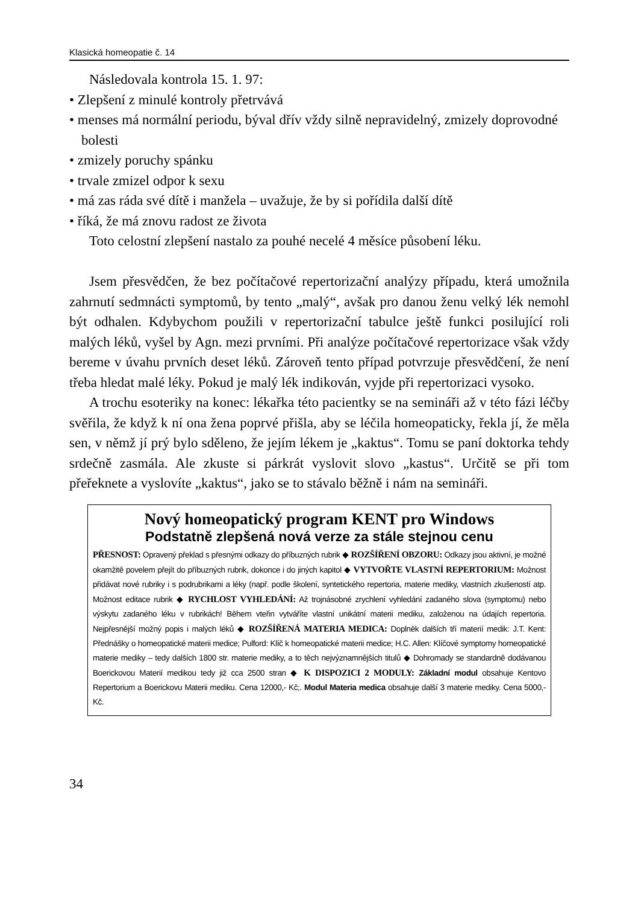Klasická homeopatie č. 14
Následovala kontrola 15. 1. 97:
• Zlepšení z minulé kontroly přetrvává
• menses má normální periodu, býval dřív vždy silně nepravidelný, zmizely doprovodné bolesti
• zmizely poruchy spánku
• trvale zmizel odpor k sexu
• má zas ráda své dítě i manžela – uvažuje, že by si pořídila další dítě
• říká, že má znovu radost ze života
Toto celostní zlepšení nastalo za pouhé necelé 4 měsíce působení léku.
Jsem přesvědčen, že bez počítačové repertorizační analýzy případu, která umožnila zahrnutí sedmnácti symptomů, by tento „malý“, avšak pro danou ženu velký lék nemohl být odhalen. Kdybychom použili v repertorizační tabulce ještě funkci posilující roli malých léků, vyšel by Agn. mezi prvními. Při analýze počítačové repertorizace však vždy bereme v úvahu prvních deset léků. Zároveň tento případ potvrzuje přesvědčení, že není třeba hledat malé léky. Pokud je malý lék indikován, vyjde při repertorizaci vysoko.
A trochu esoteriky na konec: lékařka této pacientky se na semináři až v této fázi léčby svěřila, že když k ní ona žena poprvé přišla, aby se léčila homeopaticky, řekla jí, že měla sen, v němž jí prý bylo sděleno, že jejím lékem je „kaktus“. Tomu se paní doktorka tehdy srdečně zasmála. Ale zkuste si párkrát vyslovit slovo „kastus“. Určitě se při tom přeřeknete a vyslovíte „kaktus“, jako se to stávalo běžně i nám na semináři.
Nový homeopatický program KENT pro Windows
Podstatně zlepšená nová verze za stále stejnou cenu
PŘESNOST: Opravený překlad s přesnými odkazy do příbuzných rubrik ◆ ROZŠÍŘENÍ OBZORU: Odkazy jsou aktivní, je možné okamžitě povelem přejít do příbuzných rubrik, dokonce i do jiných kapitol ◆ VYTVOŘTE VLASTNÍ REPERTORIUM: Možnost přidávat nové rubriky i s podrubrikami a léky (např. podle školení, syntetického repertoria, materie mediky, vlastních zkušeností atp. Možnost editace rubrik ◆ RYCHLOST VYHLEDÁNÍ: Až trojnásobné zrychlení vyhledání zadaného slova (symptomu) nebo výskytu zadaného léku v rubrikách! Během vteřin vytváříte vlastní unikátní materii mediku, založenou na údajích repertoria. Nejpřesnější možný popis i malých léků ◆ ROZŠÍŘENÁ MATERIA MEDICA: Doplněk dalších tří materií medik: J.T. Kent: Přednášky o homeopatické materii medice; Pulford: Klíč k homeopatické materii medice; H.C. Allen: Klíčové symptomy homeopatické materie mediky – tedy dalších 1800 str. materie mediky, a to těch nejvýznamnějších titulů ◆ Dohromady se standardně dodávanou Boerickovou Materií medikou tedy již cca 2500 stran ◆ K DISPOZICI 2 MODULY: Základní modul obsahuje Kentovo Repertorium a Boerickovu Materii mediku. Cena 12000,- Kč;. Modul Materia medica obsahuje další 3 materie mediky. Cena 5000,- Kč.
34